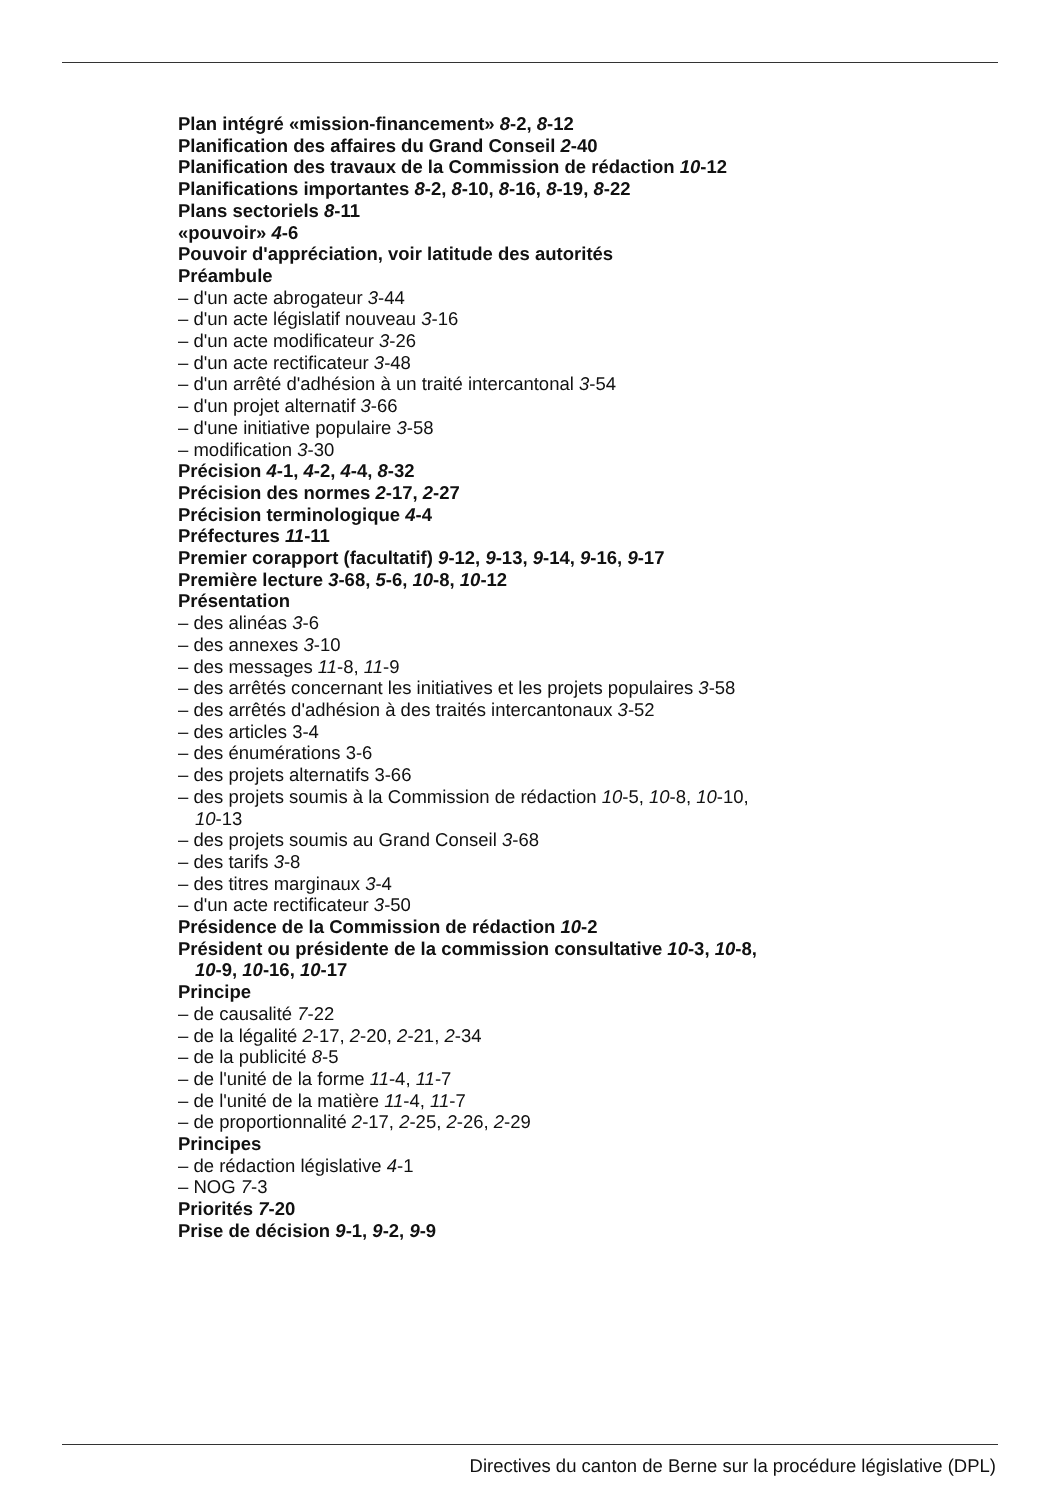Plan intégré «mission-financement» 8-2, 8-12
Planification des affaires du Grand Conseil 2-40
Planification des travaux de la Commission de rédaction 10-12
Planifications importantes 8-2, 8-10, 8-16, 8-19, 8-22
Plans sectoriels 8-11
«pouvoir» 4-6
Pouvoir d'appréciation, voir latitude des autorités
Préambule
– d'un acte abrogateur 3-44
– d'un acte législatif nouveau 3-16
– d'un acte modificateur 3-26
– d'un acte rectificateur 3-48
– d'un arrêté d'adhésion à un traité intercantonal 3-54
– d'un projet alternatif 3-66
– d'une initiative populaire 3-58
– modification 3-30
Précision 4-1, 4-2, 4-4, 8-32
Précision des normes 2-17, 2-27
Précision terminologique 4-4
Préfectures 11-11
Premier corapport (facultatif) 9-12, 9-13, 9-14, 9-16, 9-17
Première lecture 3-68, 5-6, 10-8, 10-12
Présentation
– des alinéas 3-6
– des annexes 3-10
– des messages 11-8, 11-9
– des arrêtés concernant les initiatives et les projets populaires 3-58
– des arrêtés d'adhésion à des traités intercantonaux 3-52
– des articles 3-4
– des énumérations 3-6
– des projets alternatifs 3-66
– des projets soumis à la Commission de rédaction 10-5, 10-8, 10-10,
10-13
– des projets soumis au Grand Conseil 3-68
– des tarifs 3-8
– des titres marginaux 3-4
– d'un acte rectificateur 3-50
Présidence de la Commission de rédaction 10-2
Président ou présidente de la commission consultative 10-3, 10-8,
10-9, 10-16, 10-17
Principe
– de causalité 7-22
– de la légalité 2-17, 2-20, 2-21, 2-34
– de la publicité 8-5
– de l'unité de la forme 11-4, 11-7
– de l'unité de la matière 11-4, 11-7
– de proportionnalité 2-17, 2-25, 2-26, 2-29
Principes
– de rédaction législative 4-1
– NOG 7-3
Priorités 7-20
Prise de décision 9-1, 9-2, 9-9
Directives du canton de Berne sur la procédure législative (DPL)